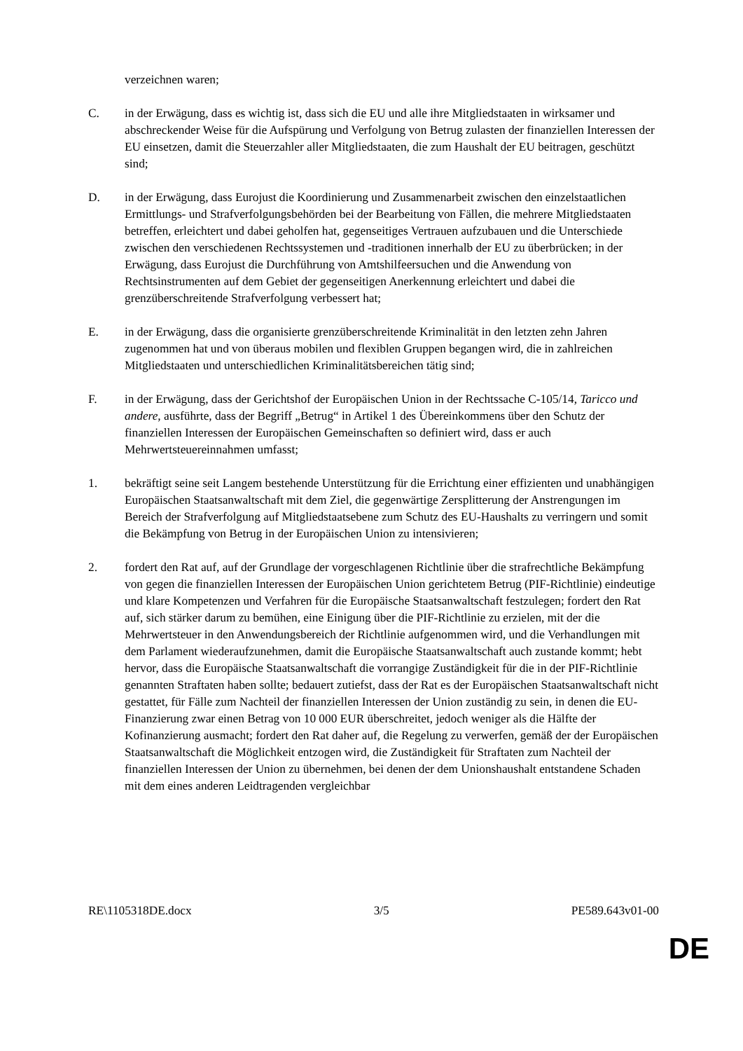verzeichnen waren;
C. in der Erwägung, dass es wichtig ist, dass sich die EU und alle ihre Mitgliedstaaten in wirksamer und abschreckender Weise für die Aufspürung und Verfolgung von Betrug zulasten der finanziellen Interessen der EU einsetzen, damit die Steuerzahler aller Mitgliedstaaten, die zum Haushalt der EU beitragen, geschützt sind;
D. in der Erwägung, dass Eurojust die Koordinierung und Zusammenarbeit zwischen den einzelstaatlichen Ermittlungs- und Strafverfolgungsbehörden bei der Bearbeitung von Fällen, die mehrere Mitgliedstaaten betreffen, erleichtert und dabei geholfen hat, gegenseitiges Vertrauen aufzubauen und die Unterschiede zwischen den verschiedenen Rechtssystemen und -traditionen innerhalb der EU zu überbrücken; in der Erwägung, dass Eurojust die Durchführung von Amtshilfeersuchen und die Anwendung von Rechtsinstrumenten auf dem Gebiet der gegenseitigen Anerkennung erleichtert und dabei die grenzüberschreitende Strafverfolgung verbessert hat;
E. in der Erwägung, dass die organisierte grenzüberschreitende Kriminalität in den letzten zehn Jahren zugenommen hat und von überaus mobilen und flexiblen Gruppen begangen wird, die in zahlreichen Mitgliedstaaten und unterschiedlichen Kriminalitätsbereichen tätig sind;
F. in der Erwägung, dass der Gerichtshof der Europäischen Union in der Rechtssache C-105/14, Taricco und andere, ausführte, dass der Begriff „Betrug“ in Artikel 1 des Übereinkommens über den Schutz der finanziellen Interessen der Europäischen Gemeinschaften so definiert wird, dass er auch Mehrwertsteuereinnahmen umfasst;
1. bekräftigt seine seit Langem bestehende Unterstützung für die Errichtung einer effizienten und unabhängigen Europäischen Staatsanwaltschaft mit dem Ziel, die gegenwärtige Zersplitterung der Anstrengungen im Bereich der Strafverfolgung auf Mitgliedstaatsebene zum Schutz des EU-Haushalts zu verringern und somit die Bekämpfung von Betrug in der Europäischen Union zu intensivieren;
2. fordert den Rat auf, auf der Grundlage der vorgeschlagenen Richtlinie über die strafrechtliche Bekämpfung von gegen die finanziellen Interessen der Europäischen Union gerichtetem Betrug (PIF-Richtlinie) eindeutige und klare Kompetenzen und Verfahren für die Europäische Staatsanwaltschaft festzulegen; fordert den Rat auf, sich stärker darum zu bemühen, eine Einigung über die PIF-Richtlinie zu erzielen, mit der die Mehrwertsteuer in den Anwendungsbereich der Richtlinie aufgenommen wird, und die Verhandlungen mit dem Parlament wiederaufzunehmen, damit die Europäische Staatsanwaltschaft auch zustande kommt; hebt hervor, dass die Europäische Staatsanwaltschaft die vorrangige Zuständigkeit für die in der PIF-Richtlinie genannten Straftaten haben sollte; bedauert zutiefst, dass der Rat es der Europäischen Staatsanwaltschaft nicht gestattet, für Fälle zum Nachteil der finanziellen Interessen der Union zuständig zu sein, in denen die EU-Finanzierung zwar einen Betrag von 10 000 EUR überschreitet, jedoch weniger als die Hälfte der Kofinanzierung ausmacht; fordert den Rat daher auf, die Regelung zu verwerfen, gemäß der der Europäischen Staatsanwaltschaft die Möglichkeit entzogen wird, die Zuständigkeit für Straftaten zum Nachteil der finanziellen Interessen der Union zu übernehmen, bei denen der dem Unionshaushalt entstandene Schaden mit dem eines anderen Leidtragenden vergleichbar
RE\1105318DE.docx 3/5 PE589.643v01-00
DE